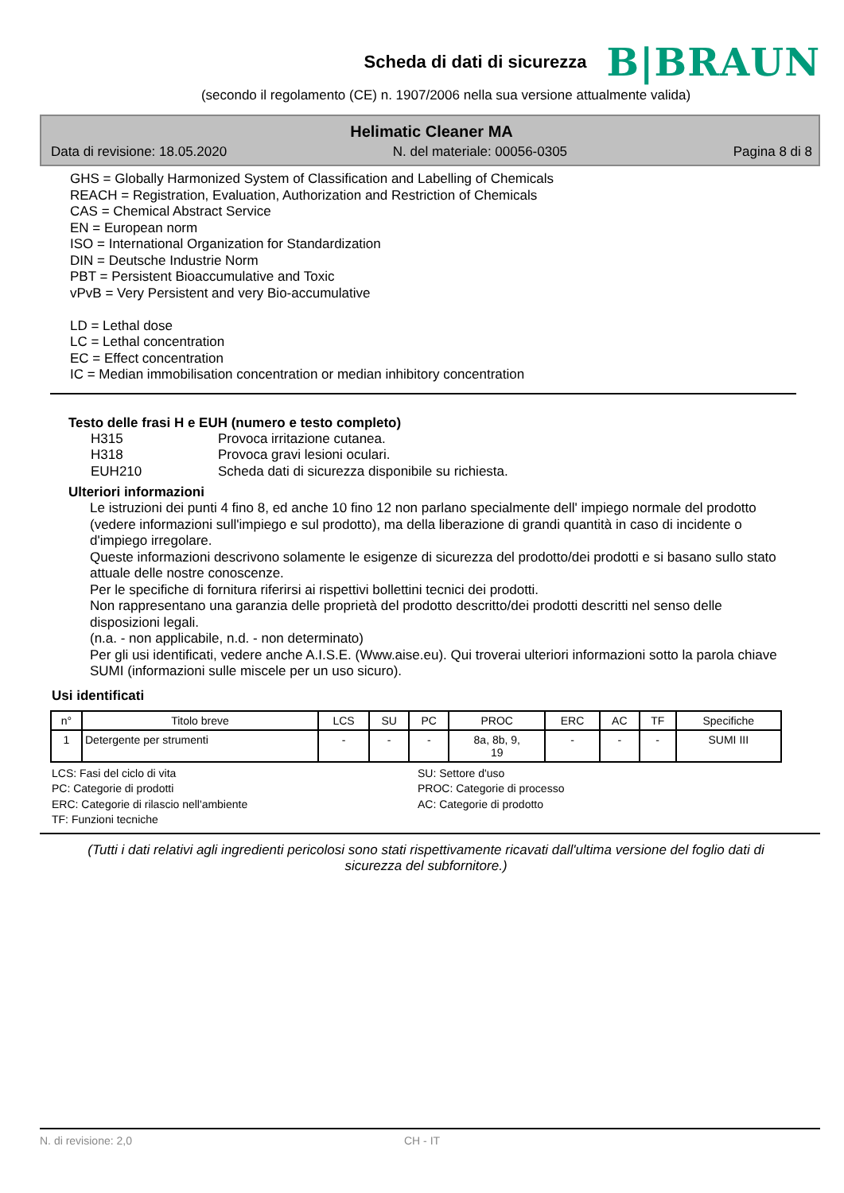Scheda di dati di sicurezza
B|BRAUN
(secondo il regolamento (CE) n. 1907/2006 nella sua versione attualmente valida)
Helimatic Cleaner MA
Data di revisione: 18.05.2020 N. del materiale: 00056-0305 Pagina 8 di 8
GHS = Globally Harmonized System of Classification and Labelling of Chemicals
REACH = Registration, Evaluation, Authorization and Restriction of Chemicals
CAS = Chemical Abstract Service
EN = European norm
ISO = International Organization for Standardization
DIN = Deutsche Industrie Norm
PBT = Persistent Bioaccumulative and Toxic
vPvB = Very Persistent and very Bio-accumulative
LD = Lethal dose
LC = Lethal concentration
EC = Effect concentration
IC = Median immobilisation concentration or median inhibitory concentration
Testo delle frasi H e EUH (numero e testo completo)
H315 Provoca irritazione cutanea.
H318 Provoca gravi lesioni oculari.
EUH210 Scheda dati di sicurezza disponibile su richiesta.
Ulteriori informazioni
Le istruzioni dei punti 4 fino 8, ed anche 10 fino 12 non parlano specialmente dell' impiego normale del prodotto (vedere informazioni sull'impiego e sul prodotto), ma della liberazione di grandi quantità in caso di incidente o d'impiego irregolare.
Queste informazioni descrivono solamente le esigenze di sicurezza del prodotto/dei prodotti e si basano sullo stato attuale delle nostre conoscenze.
Per le specifiche di fornitura riferirsi ai rispettivi bollettini tecnici dei prodotti.
Non rappresentano una garanzia delle proprietà del prodotto descritto/dei prodotti descritti nel senso delle disposizioni legali.
(n.a. - non applicabile, n.d. - non determinato)
Per gli usi identificati, vedere anche A.I.S.E. (Www.aise.eu). Qui troverai ulteriori informazioni sotto la parola chiave SUMI (informazioni sulle miscele per un uso sicuro).
Usi identificati
| n° | Titolo breve | LCS | SU | PC | PROC | ERC | AC | TF | Specifiche |
| --- | --- | --- | --- | --- | --- | --- | --- | --- | --- |
| 1 | Detergente per strumenti | - | - | - | 8a, 8b, 9, 19 | - | - | - | SUMI III |
LCS: Fasi del ciclo di vita SU: Settore d'uso PC: Categorie di prodotti PROC: Categorie di processo ERC: Categorie di rilascio nell'ambiente AC: Categorie di prodotto TF: Funzioni tecniche
(Tutti i dati relativi agli ingredienti pericolosi sono stati rispettivamente ricavati dall'ultima versione del foglio dati di sicurezza del subfornitore.)
N. di revisione: 2,0 CH - IT